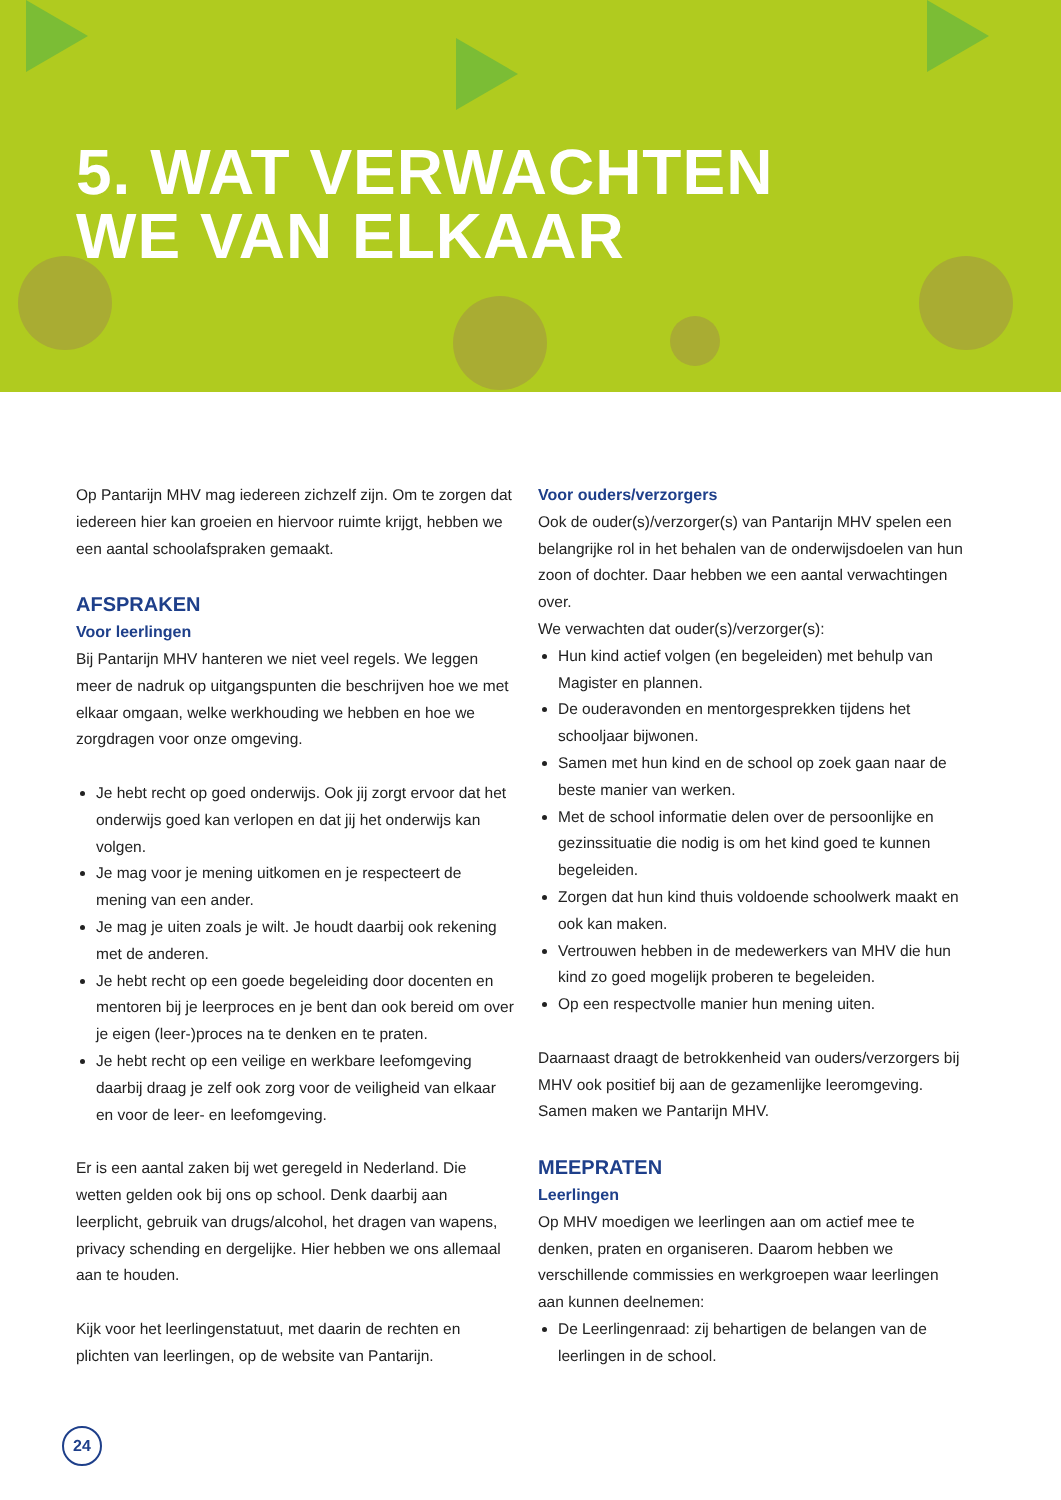5. WAT VERWACHTEN
WE VAN ELKAAR
Op Pantarijn MHV mag iedereen zichzelf zijn. Om te zorgen dat iedereen hier kan groeien en hiervoor ruimte krijgt, hebben we een aantal schoolafspraken gemaakt.
AFSPRAKEN
Voor leerlingen
Bij Pantarijn MHV hanteren we niet veel regels. We leggen meer de nadruk op uitgangspunten die beschrijven hoe we met elkaar omgaan, welke werkhouding we hebben en hoe we zorgdragen voor onze omgeving.
Je hebt recht op goed onderwijs. Ook jij zorgt ervoor dat het onderwijs goed kan verlopen en dat jij het onderwijs kan volgen.
Je mag voor je mening uitkomen en je respecteert de mening van een ander.
Je mag je uiten zoals je wilt. Je houdt daarbij ook rekening met de anderen.
Je hebt recht op een goede begeleiding door docenten en mentoren bij je leerproces en je bent dan ook bereid om over je eigen (leer-)proces na te denken en te praten.
Je hebt recht op een veilige en werkbare leefomgeving daarbij draag je zelf ook zorg voor de veiligheid van elkaar en voor de leer- en leefomgeving.
Er is een aantal zaken bij wet geregeld in Nederland. Die wetten gelden ook bij ons op school. Denk daarbij aan leerplicht, gebruik van drugs/alcohol, het dragen van wapens, privacy schending en dergelijke. Hier hebben we ons allemaal aan te houden.
Kijk voor het leerlingenstatuut, met daarin de rechten en plichten van leerlingen, op de website van Pantarijn.
Voor ouders/verzorgers
Ook de ouder(s)/verzorger(s) van Pantarijn MHV spelen een belangrijke rol in het behalen van de onderwijsdoelen van hun zoon of dochter. Daar hebben we een aantal verwachtingen over.
We verwachten dat ouder(s)/verzorger(s):
Hun kind actief volgen (en begeleiden) met behulp van Magister en plannen.
De ouderavonden en mentorgesprekken tijdens het schooljaar bijwonen.
Samen met hun kind en de school op zoek gaan naar de beste manier van werken.
Met de school informatie delen over de persoonlijke en gezinssituatie die nodig is om het kind goed te kunnen begeleiden.
Zorgen dat hun kind thuis voldoende schoolwerk maakt en ook kan maken.
Vertrouwen hebben in de medewerkers van MHV die hun kind zo goed mogelijk proberen te begeleiden.
Op een respectvolle manier hun mening uiten.
Daarnaast draagt de betrokkenheid van ouders/verzorgers bij MHV ook positief bij aan de gezamenlijke leeromgeving. Samen maken we Pantarijn MHV.
MEEPRATEN
Leerlingen
Op MHV moedigen we leerlingen aan om actief mee te denken, praten en organiseren. Daarom hebben we verschillende commissies en werkgroepen waar leerlingen aan kunnen deelnemen:
De Leerlingenraad: zij behartigen de belangen van de leerlingen in de school.
24